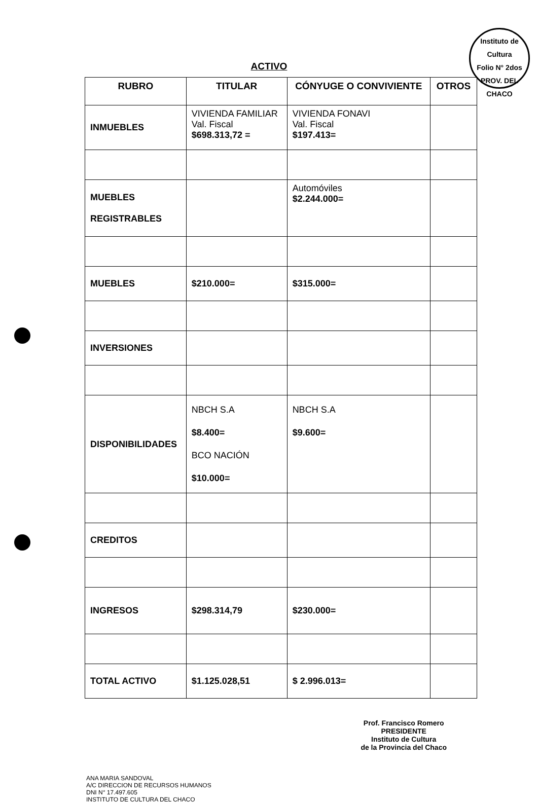Instituto de Cultura
Folio N° 2dos
PROV. DEL CHACO
ACTIVO
| RUBRO | TITULAR | CÓNYUGE O CONVIVIENTE | OTROS |
| --- | --- | --- | --- |
| INMUEBLES | VIVIENDA FAMILIAR Val. Fiscal $698.313,72 = | VIVIENDA FONAVI Val. Fiscal $197.413= | |
| MUEBLES REGISTRABLES | | Automóviles $2.244.000= | |
| MUEBLES | $210.000= | $315.000= | |
| INVERSIONES | | | |
| DISPONIBILIDADES | NBCH S.A $8.400= BCO NACIÓN $10.000= | NBCH S.A $9.600= | |
| CREDITOS | | | |
| INGRESOS | $298.314,79 | $230.000= | |
| TOTAL ACTIVO | $1.125.028,51 | $ 2.996.013= | |
ANA MARIA SANDOVAL
A/C DIRECCION DE RECURSOS HUMANOS
DNI N° 17.497.605
INSTITUTO DE CULTURA DEL CHACO
Prof. Francisco Romero
PRESIDENTE
Instituto de Cultura
de la Provincia del Chaco